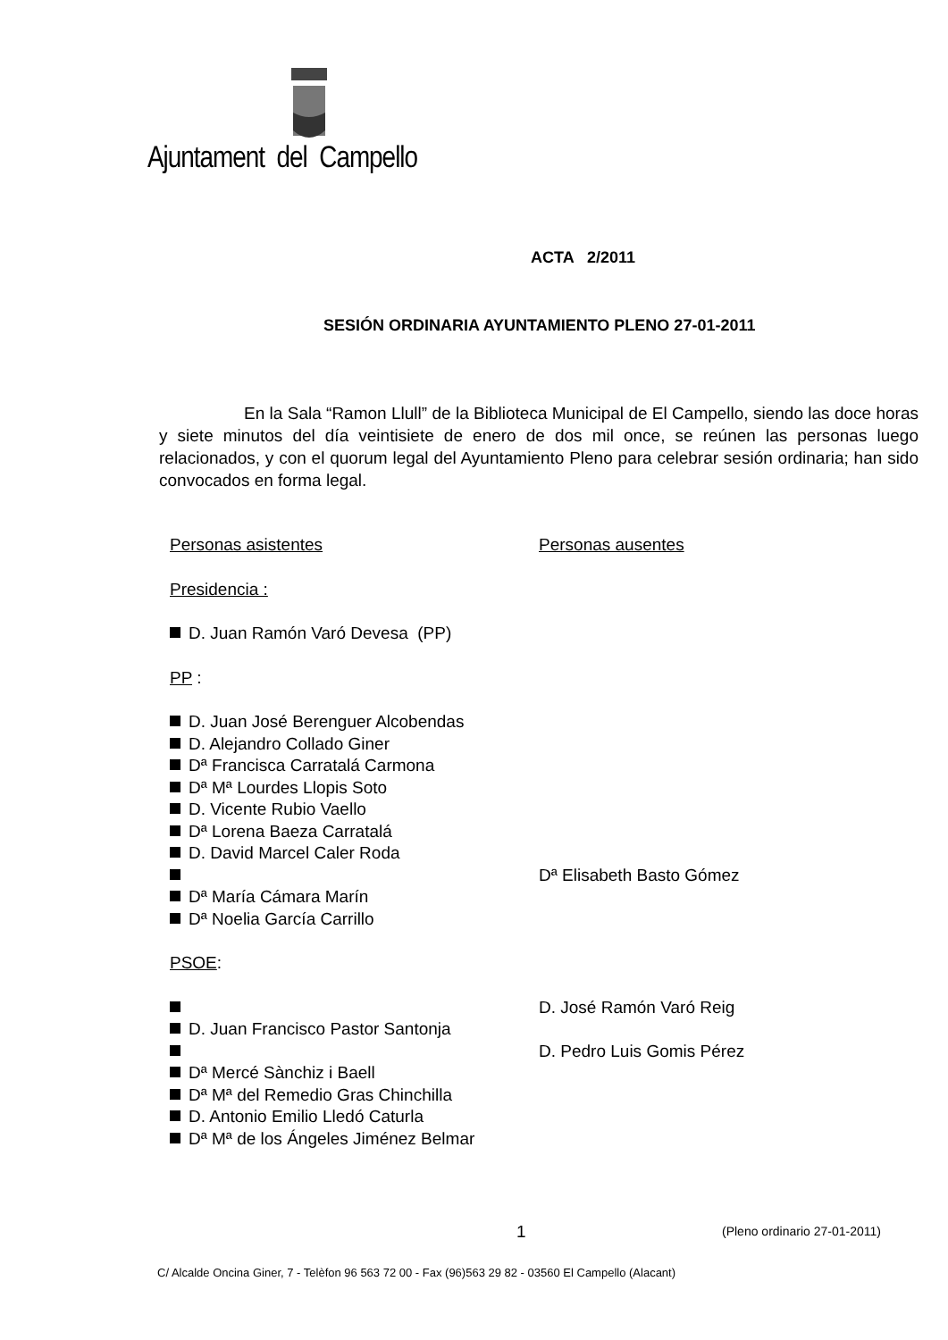Ajuntament del Campello
ACTA 2/2011
SESIÓN ORDINARIA AYUNTAMIENTO PLENO 27-01-2011
En la Sala “Ramon Llull” de la Biblioteca Municipal de El Campello, siendo las doce horas y siete minutos del día veintisiete de enero de dos mil once, se reúnen las personas luego relacionados, y con el quorum legal del Ayuntamiento Pleno para celebrar sesión ordinaria; han sido convocados en forma legal.
Personas asistentes Personas ausentes
Presidencia :
D. Juan Ramón Varó Devesa (PP)
PP :
D. Juan José Berenguer Alcobendas
D. Alejandro Collado Giner
Dª Francisca Carratalá Carmona
Dª Mª Lourdes Llopis Soto
D. Vicente Rubio Vaello
Dª Lorena Baeza Carratalá
D. David Marcel Caler Roda
Dª Elisabeth Basto Gómez
Dª María Cámara Marín
Dª Noelia García Carrillo
PSOE:
D. José Ramón Varó Reig
D. Juan Francisco Pastor Santonja
D. Pedro Luis Gomis Pérez
Dª Mercé Sànchiz i Baell
Dª Mª del Remedio Gras Chinchilla
D. Antonio Emilio Lledó Caturla
Dª Mª de los Ángeles Jiménez Belmar
1 (Pleno ordinario 27-01-2011)
C/ Alcalde Oncina Giner, 7 - Telèfon 96 563 72 00 - Fax (96)563 29 82 - 03560 El Campello (Alacant)